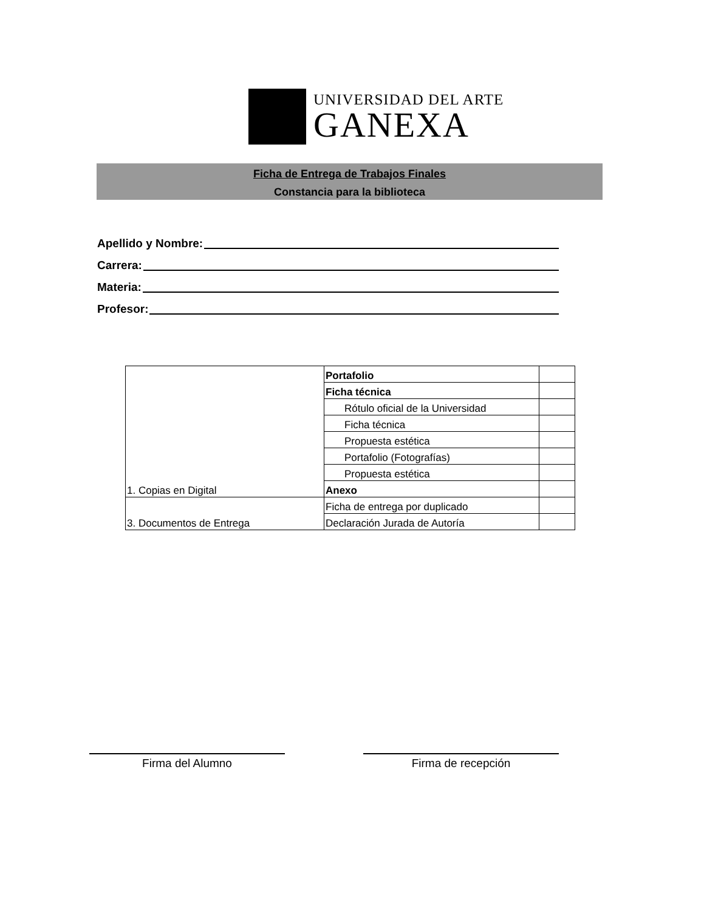UNIVERSIDAD DEL ARTE
GANEXA
Ficha de Entrega de Trabajos Finales
Constancia para la biblioteca
Apellido y Nombre:
Carrera:
Materia:
Profesor:
| 1. Copias en Digital | Portafolio | |
| | Ficha técnica | |
| | Rótulo oficial de la Universidad | |
| | Ficha técnica | |
| | Propuesta estética | |
| | Portafolio (Fotografías) | |
| | Propuesta estética | |
| | Anexo | |
| 3. Documentos de Entrega | Ficha de entrega por duplicado | |
| | Declaración Jurada de Autoría | |
Firma del Alumno Firma de recepción